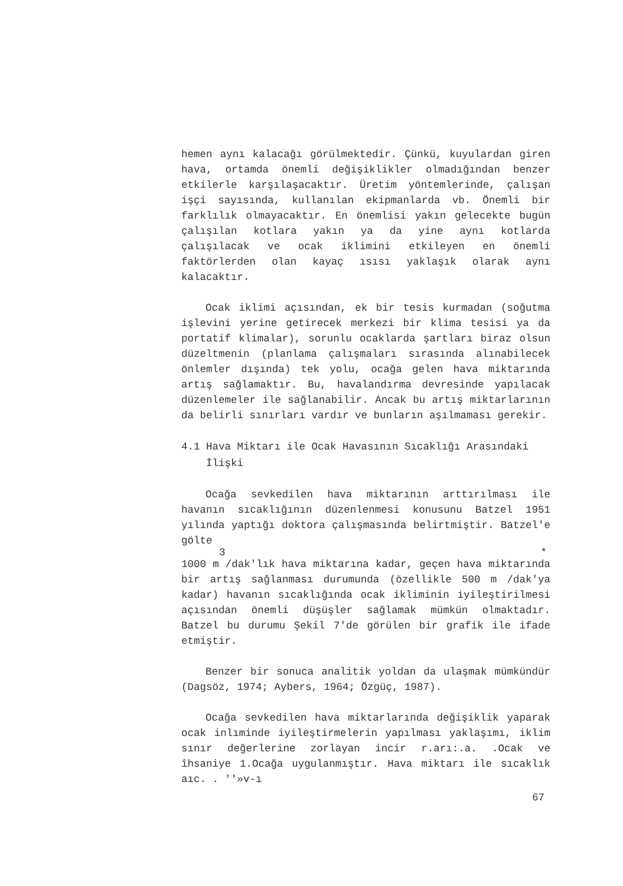hemen aynı kalacağı görülmektedir. Çünkü, kuyulardan giren hava, ortamda önemli değişiklikler olmadığından benzer etkilerle karşılaşacaktır. Üretim yöntemlerinde, çalışan işçi sayısında, kullanılan ekipmanlarda vb. Önemli bir farklılık olmayacaktır. En önemlisi yakın gelecekte bugün çalışılan kotlara yakın ya da yine aynı kotlarda çalışılacak ve ocak iklimini etkileyen en önemli faktörlerden olan kayaç ısısı yaklaşık olarak aynı kalacaktır.
Ocak iklimi açısından, ek bir tesis kurmadan (soğutma işlevini yerine getirecek merkezi bir klima tesisi ya da portatif klimalar), sorunlu ocaklarda şartları biraz olsun düzeltmenin (planlama çalışmaları sırasında alınabilecek önlemler dışında) tek yolu, ocağa gelen hava miktarında artış sağlamaktır. Bu, havalandırma devresinde yapılacak düzenlemeler ile sağlanabilir. Ancak bu artış miktarlarının da belirli sınırları vardır ve bunların aşılmaması gerekir.
4.1 Hava Miktarı ile Ocak Havasının Sıcaklığı Arasındaki
İlişki
Ocağa sevkedilen hava miktarının arttırılması ile havanın sıcaklığının düzenlenmesi konusunu Batzel 1951 yılında yaptığı doktora çalışmasında belirtmiştir. Batzel'e gölte
3 *
1000 m /dak'lık hava miktarına kadar, geçen hava miktarında bir artış sağlanması durumunda (özellikle 500 m /dak'ya kadar) havanın sıcaklığında ocak ikliminin iyileştirilmesi açısından önemli düşüşler sağlamak mümkün olmaktadır. Batzel bu durumu Şekil 7'de görülen bir grafik ile ifade etmiştir.
Benzer bir sonuca analitik yoldan da ulaşmak mümkündür (Dagsöz, 1974; Aybers, 1964; Özgüç, 1987).
Ocağa sevkedilen hava miktarlarında değişiklik yaparak ocak inlıminde iyileştirmelerin yapılması yaklaşımı, iklim sınır değerlerine zorlayan incir r.arı:.a. .Ocak ve îhsaniye 1.Ocağa uygulanmıştır. Hava miktarı ile sıcaklık aıc. . ''»v-ı
67